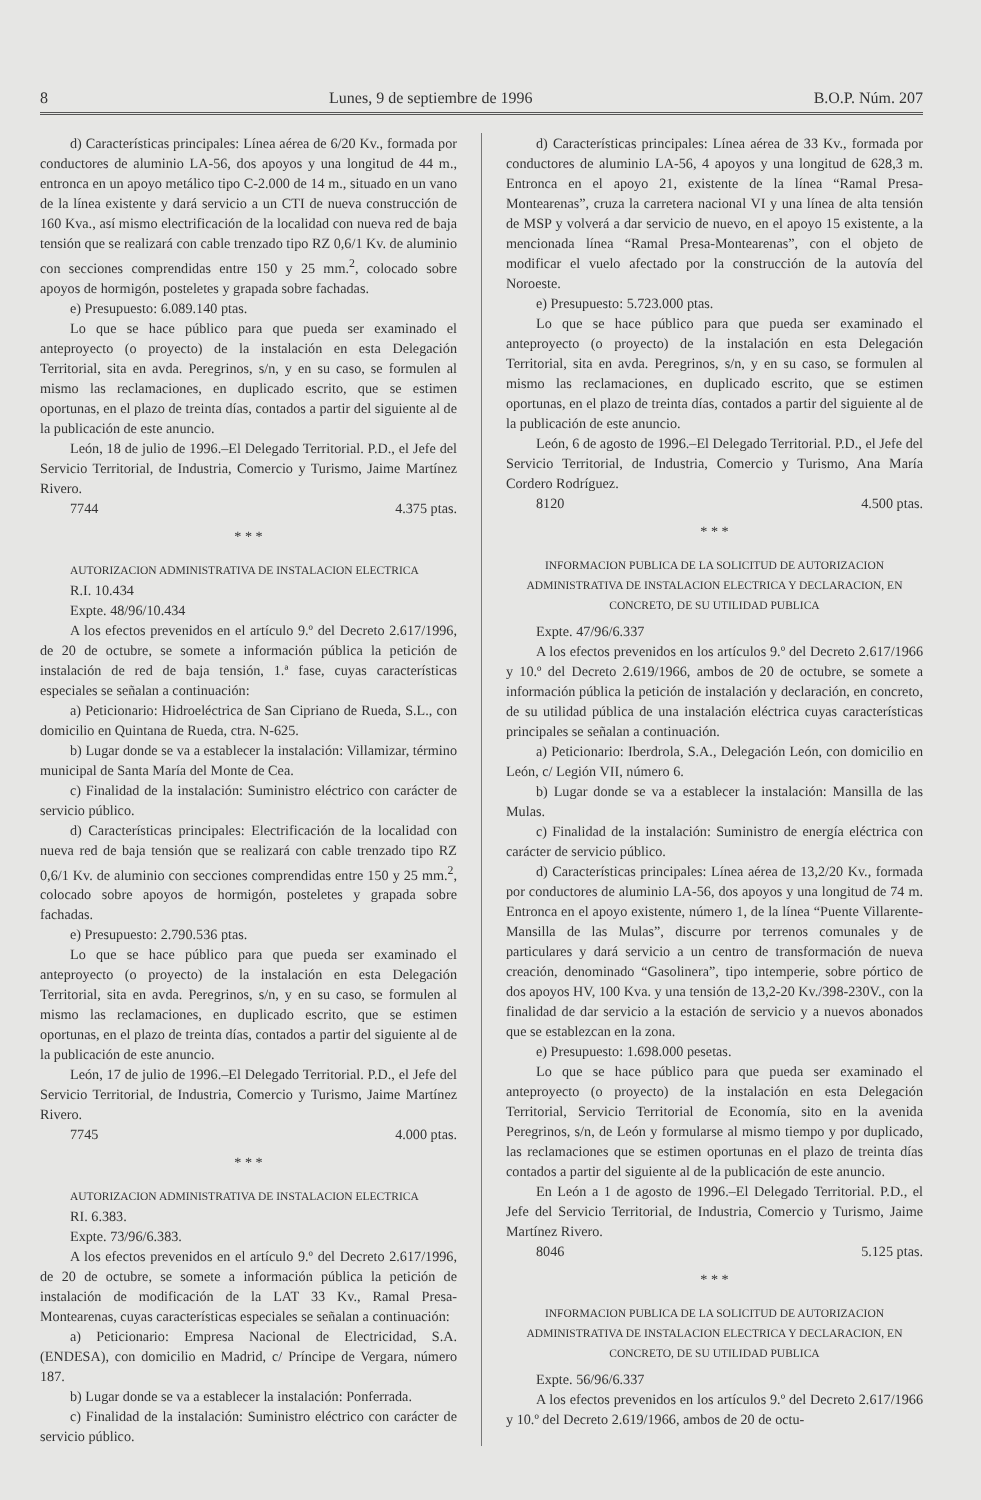8 Lunes, 9 de septiembre de 1996 B.O.P. Núm. 207
d) Características principales: Línea aérea de 6/20 Kv., formada por conductores de aluminio LA-56, dos apoyos y una longitud de 44 m., entronca en un apoyo metálico tipo C-2.000 de 14 m., situado en un vano de la línea existente y dará servicio a un CTI de nueva construcción de 160 Kva., así mismo electrificación de la localidad con nueva red de baja tensión que se realizará con cable trenzado tipo RZ 0,6/1 Kv. de aluminio con secciones comprendidas entre 150 y 25 mm.<sup>2</sup>, colocado sobre apoyos de hormigón, posteletes y grapada sobre fachadas.
e) Presupuesto: 6.089.140 ptas.
Lo que se hace público para que pueda ser examinado el anteproyecto (o proyecto) de la instalación en esta Delegación Territorial, sita en avda. Peregrinos, s/n, y en su caso, se formulen al mismo las reclamaciones, en duplicado escrito, que se estimen oportunas, en el plazo de treinta días, contados a partir del siguiente al de la publicación de este anuncio.
León, 18 de julio de 1996.–El Delegado Territorial. P.D., el Jefe del Servicio Territorial, de Industria, Comercio y Turismo, Jaime Martínez Rivero.
7744 4.375 ptas.
* * *
AUTORIZACION ADMINISTRATIVA DE INSTALACION ELECTRICA
R.I. 10.434
Expte. 48/96/10.434
A los efectos prevenidos en el artículo 9.º del Decreto 2.617/1996, de 20 de octubre, se somete a información pública la petición de instalación de red de baja tensión, 1.ª fase, cuyas características especiales se señalan a continuación:
a) Peticionario: Hidroeléctrica de San Cipriano de Rueda, S.L., con domicilio en Quintana de Rueda, ctra. N-625.
b) Lugar donde se va a establecer la instalación: Villamizar, término municipal de Santa María del Monte de Cea.
c) Finalidad de la instalación: Suministro eléctrico con carácter de servicio público.
d) Características principales: Electrificación de la localidad con nueva red de baja tensión que se realizará con cable trenzado tipo RZ 0,6/1 Kv. de aluminio con secciones comprendidas entre 150 y 25 mm.<sup>2</sup>, colocado sobre apoyos de hormigón, posteletes y grapada sobre fachadas.
e) Presupuesto: 2.790.536 ptas.
Lo que se hace público para que pueda ser examinado el anteproyecto (o proyecto) de la instalación en esta Delegación Territorial, sita en avda. Peregrinos, s/n, y en su caso, se formulen al mismo las reclamaciones, en duplicado escrito, que se estimen oportunas, en el plazo de treinta días, contados a partir del siguiente al de la publicación de este anuncio.
León, 17 de julio de 1996.–El Delegado Territorial. P.D., el Jefe del Servicio Territorial, de Industria, Comercio y Turismo, Jaime Martínez Rivero.
7745 4.000 ptas.
* * *
AUTORIZACION ADMINISTRATIVA DE INSTALACION ELECTRICA
RI. 6.383.
Expte. 73/96/6.383.
A los efectos prevenidos en el artículo 9.º del Decreto 2.617/1996, de 20 de octubre, se somete a información pública la petición de instalación de modificación de la LAT 33 Kv., Ramal Presa-Montearenas, cuyas características especiales se señalan a continuación:
a) Peticionario: Empresa Nacional de Electricidad, S.A. (ENDESA), con domicilio en Madrid, c/ Príncipe de Vergara, número 187.
b) Lugar donde se va a establecer la instalación: Ponferrada.
c) Finalidad de la instalación: Suministro eléctrico con carácter de servicio público.
d) Características principales: Línea aérea de 33 Kv., formada por conductores de aluminio LA-56, 4 apoyos y una longitud de 628,3 m. Entronca en el apoyo 21, existente de la línea “Ramal Presa-Montearenas”, cruza la carretera nacional VI y una línea de alta tensión de MSP y volverá a dar servicio de nuevo, en el apoyo 15 existente, a la mencionada línea “Ramal Presa-Montearenas”, con el objeto de modificar el vuelo afectado por la construcción de la autovía del Noroeste.
e) Presupuesto: 5.723.000 ptas.
Lo que se hace público para que pueda ser examinado el anteproyecto (o proyecto) de la instalación en esta Delegación Territorial, sita en avda. Peregrinos, s/n, y en su caso, se formulen al mismo las reclamaciones, en duplicado escrito, que se estimen oportunas, en el plazo de treinta días, contados a partir del siguiente al de la publicación de este anuncio.
León, 6 de agosto de 1996.–El Delegado Territorial. P.D., el Jefe del Servicio Territorial, de Industria, Comercio y Turismo, Ana María Cordero Rodríguez.
8120 4.500 ptas.
* * *
INFORMACION PUBLICA DE LA SOLICITUD DE AUTORIZACION ADMINISTRATIVA DE INSTALACION ELECTRICA Y DECLARACION, EN CONCRETO, DE SU UTILIDAD PUBLICA
Expte. 47/96/6.337
A los efectos prevenidos en los artículos 9.º del Decreto 2.617/1966 y 10.º del Decreto 2.619/1966, ambos de 20 de octubre, se somete a información pública la petición de instalación y declaración, en concreto, de su utilidad pública de una instalación eléctrica cuyas características principales se señalan a continuación.
a) Peticionario: Iberdrola, S.A., Delegación León, con domicilio en León, c/ Legión VII, número 6.
b) Lugar donde se va a establecer la instalación: Mansilla de las Mulas.
c) Finalidad de la instalación: Suministro de energía eléctrica con carácter de servicio público.
d) Características principales: Línea aérea de 13,2/20 Kv., formada por conductores de aluminio LA-56, dos apoyos y una longitud de 74 m. Entronca en el apoyo existente, número 1, de la línea “Puente Villarente-Mansilla de las Mulas”, discurre por terrenos comunales y de particulares y dará servicio a un centro de transformación de nueva creación, denominado “Gasolinera”, tipo intemperie, sobre pórtico de dos apoyos HV, 100 Kva. y una tensión de 13,2-20 Kv./398-230V., con la finalidad de dar servicio a la estación de servicio y a nuevos abonados que se establezcan en la zona.
e) Presupuesto: 1.698.000 pesetas.
Lo que se hace público para que pueda ser examinado el anteproyecto (o proyecto) de la instalación en esta Delegación Territorial, Servicio Territorial de Economía, sito en la avenida Peregrinos, s/n, de León y formularse al mismo tiempo y por duplicado, las reclamaciones que se estimen oportunas en el plazo de treinta días contados a partir del siguiente al de la publicación de este anuncio.
En León a 1 de agosto de 1996.–El Delegado Territorial. P.D., el Jefe del Servicio Territorial, de Industria, Comercio y Turismo, Jaime Martínez Rivero.
8046 5.125 ptas.
* * *
INFORMACION PUBLICA DE LA SOLICITUD DE AUTORIZACION ADMINISTRATIVA DE INSTALACION ELECTRICA Y DECLARACION, EN CONCRETO, DE SU UTILIDAD PUBLICA
Expte. 56/96/6.337
A los efectos prevenidos en los artículos 9.º del Decreto 2.617/1966 y 10.º del Decreto 2.619/1966, ambos de 20 de octu-